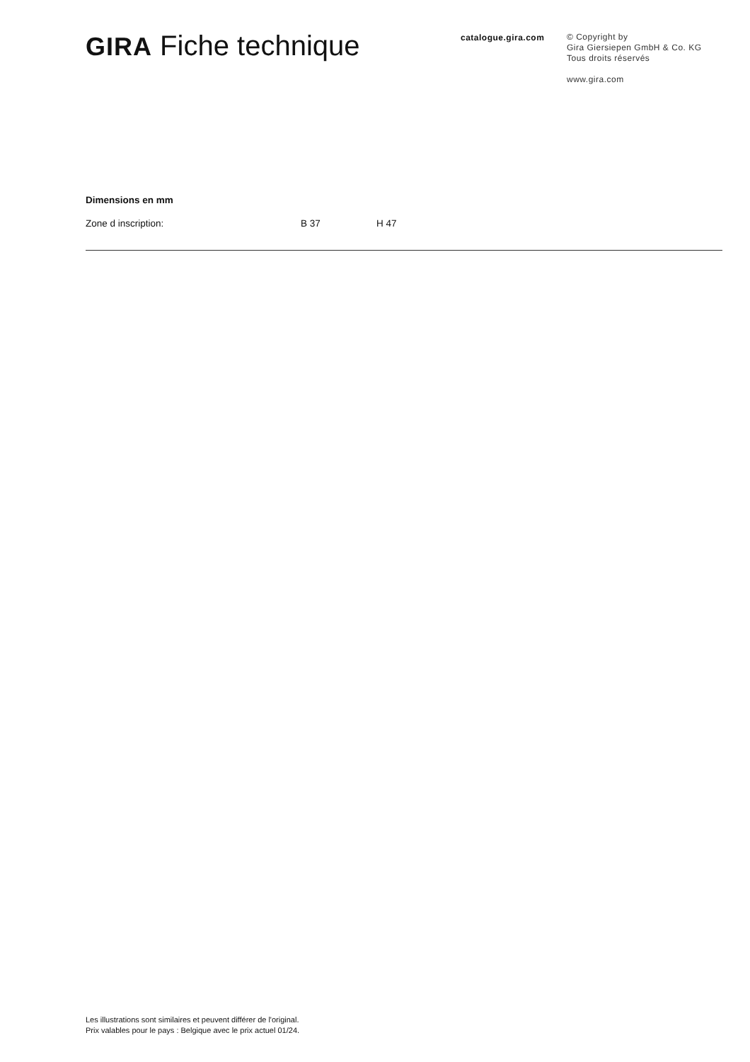GIRA Fiche technique
catalogue.gira.com
© Copyright by
Gira Giersiepen GmbH & Co. KG
Tous droits réservés
www.gira.com
Dimensions en mm
Zone d inscription: B 37 H 47
Les illustrations sont similaires et peuvent différer de l'original.
Prix valables pour le pays : Belgique avec le prix actuel 01/24.